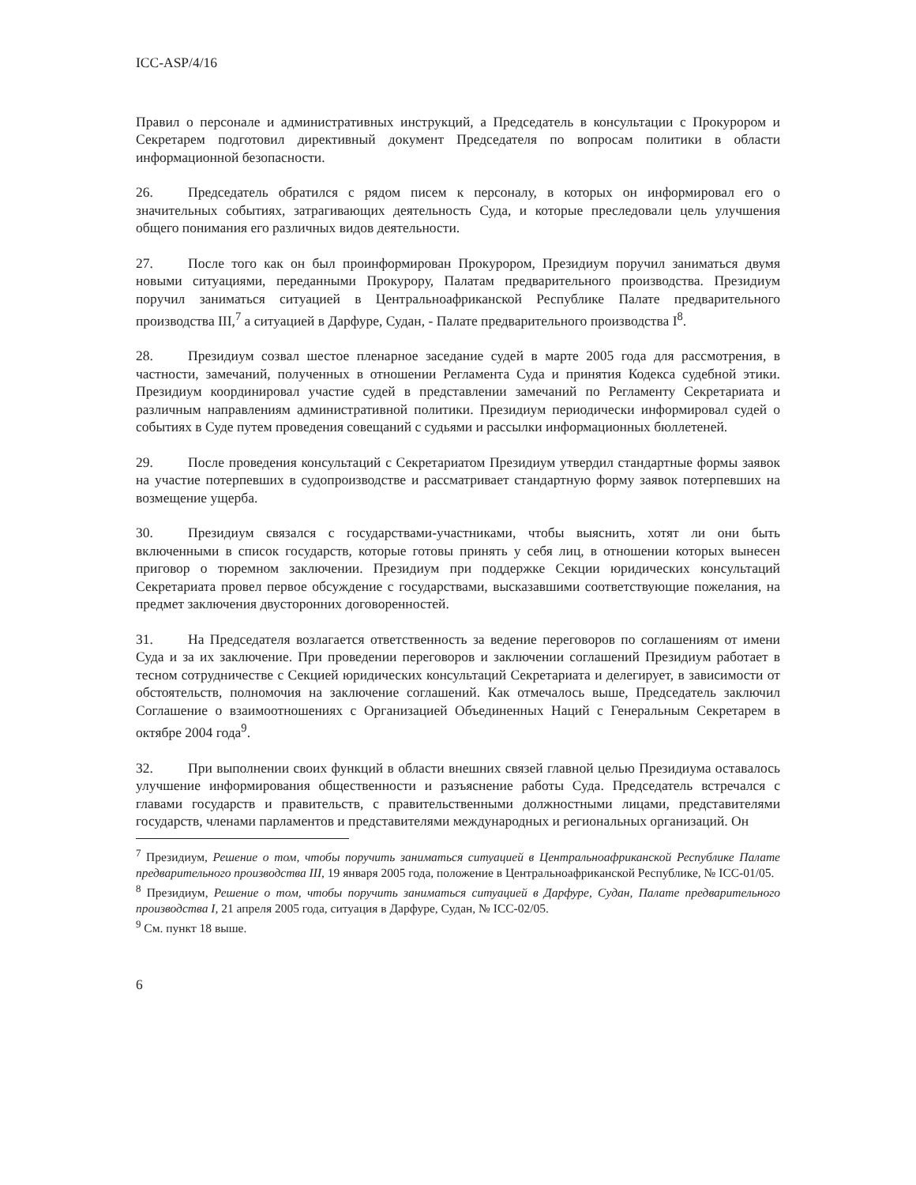ICC-ASP/4/16
Правил о персонале и административных инструкций, а Председатель в консультации с Прокурором и Секретарем подготовил директивный документ Председателя по вопросам политики в области информационной безопасности.
26. Председатель обратился с рядом писем к персоналу, в которых он информировал его о значительных событиях, затрагивающих деятельность Суда, и которые преследовали цель улучшения общего понимания его различных видов деятельности.
27. После того как он был проинформирован Прокурором, Президиум поручил заниматься двумя новыми ситуациями, переданными Прокурору, Палатам предварительного производства. Президиум поручил заниматься ситуацией в Центральноафриканской Республике Палате предварительного производства III,<sup>7</sup> а ситуацией в Дарфуре, Судан, - Палате предварительного производства I<sup>8</sup>.
28. Президиум созвал шестое пленарное заседание судей в марте 2005 года для рассмотрения, в частности, замечаний, полученных в отношении Регламента Суда и принятия Кодекса судебной этики. Президиум координировал участие судей в представлении замечаний по Регламенту Секретариата и различным направлениям административной политики. Президиум периодически информировал судей о событиях в Суде путем проведения совещаний с судьями и рассылки информационных бюллетеней.
29. После проведения консультаций с Секретариатом Президиум утвердил стандартные формы заявок на участие потерпевших в судопроизводстве и рассматривает стандартную форму заявок потерпевших на возмещение ущерба.
30. Президиум связался с государствами-участниками, чтобы выяснить, хотят ли они быть включенными в список государств, которые готовы принять у себя лиц, в отношении которых вынесен приговор о тюремном заключении. Президиум при поддержке Секции юридических консультаций Секретариата провел первое обсуждение с государствами, высказавшими соответствующие пожелания, на предмет заключения двусторонних договоренностей.
31. На Председателя возлагается ответственность за ведение переговоров по соглашениям от имени Суда и за их заключение. При проведении переговоров и заключении соглашений Президиум работает в тесном сотрудничестве с Секцией юридических консультаций Секретариата и делегирует, в зависимости от обстоятельств, полномочия на заключение соглашений. Как отмечалось выше, Председатель заключил Соглашение о взаимоотношениях с Организацией Объединенных Наций с Генеральным Секретарем в октябре 2004 года<sup>9</sup>.
32. При выполнении своих функций в области внешних связей главной целью Президиума оставалось улучшение информирования общественности и разъяснение работы Суда. Председатель встречался с главами государств и правительств, с правительственными должностными лицами, представителями государств, членами парламентов и представителями международных и региональных организаций. Он
<sup>7</sup> Президиум, Решение о том, чтобы поручить заниматься ситуацией в Центральноафриканской Республике Палате предварительного производства III, 19 января 2005 года, положение в Центральноафриканской Республике, № ICC-01/05.
<sup>8</sup> Президиум, Решение о том, чтобы поручить заниматься ситуацией в Дарфуре, Судан, Палате предварительного производства I, 21 апреля 2005 года, ситуация в Дарфуре, Судан, № ICC-02/05.
<sup>9</sup> См. пункт 18 выше.
6